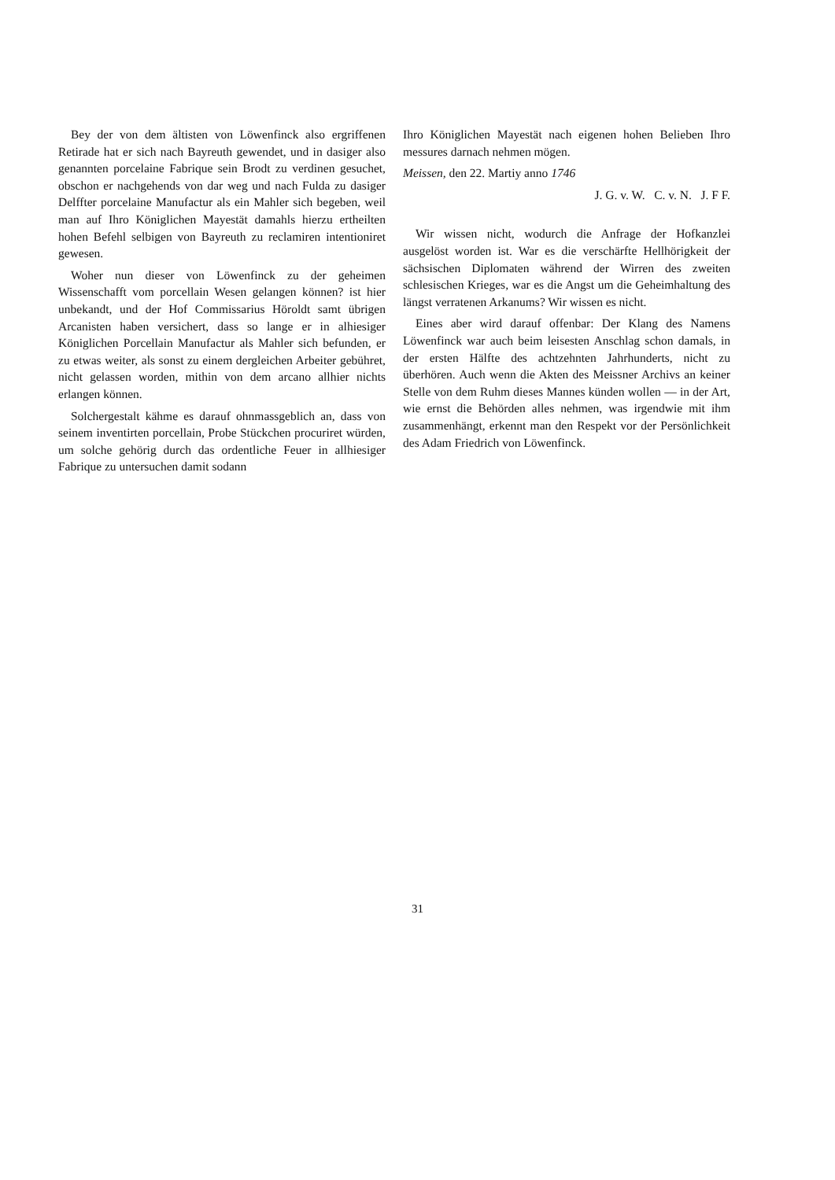Bey der von dem ältisten von Löwenfinck also ergriffenen Retirade hat er sich nach Bayreuth gewendet, und in dasiger also genannten porcelaine Fabrique sein Brodt zu verdinen gesuchet, obschon er nachgehends von dar weg und nach Fulda zu dasiger Delffter porcelaine Manufactur als ein Mahler sich begeben, weil man auf Ihro Königlichen Mayestät damahls hierzu ertheilten hohen Befehl selbigen von Bayreuth zu reclamiren intentioniret gewesen.
Woher nun dieser von Löwenfinck zu der geheimen Wissenschafft vom porcellain Wesen gelangen können? ist hier unbekandt, und der Hof Commissarius Höroldt samt übrigen Arcanisten haben versichert, dass so lange er in alhiesiger Königlichen Porcellain Manufactur als Mahler sich befunden, er zu etwas weiter, als sonst zu einem dergleichen Arbeiter gebühret, nicht gelassen worden, mithin von dem arcano allhier nichts erlangen können.
Solchergestalt kähme es darauf ohnmassgeblich an, dass von seinem inventirten porcellain, Probe Stückchen procuriret würden, um solche gehörig durch das ordentliche Feuer in allhiesiger Fabrique zu untersuchen damit sodann
Ihro Königlichen Mayestät nach eigenen hohen Belieben Ihro messures darnach nehmen mögen.
Meissen, den 22. Martiy anno 1746
J. G. v. W. C. v. N. J. F F.
Wir wissen nicht, wodurch die Anfrage der Hofkanzlei ausgelöst worden ist. War es die verschärfte Hellhörigkeit der sächsischen Diplomaten während der Wirren des zweiten schlesischen Krieges, war es die Angst um die Geheimhaltung des längst verratenen Arkanums? Wir wissen es nicht.
Eines aber wird darauf offenbar: Der Klang des Namens Löwenfinck war auch beim leisesten Anschlag schon damals, in der ersten Hälfte des achtzehnten Jahrhunderts, nicht zu überhören. Auch wenn die Akten des Meissner Archivs an keiner Stelle von dem Ruhm dieses Mannes künden wollen — in der Art, wie ernst die Behörden alles nehmen, was irgendwie mit ihm zusammenhängt, erkennt man den Respekt vor der Persönlichkeit des Adam Friedrich von Löwenfinck.
31